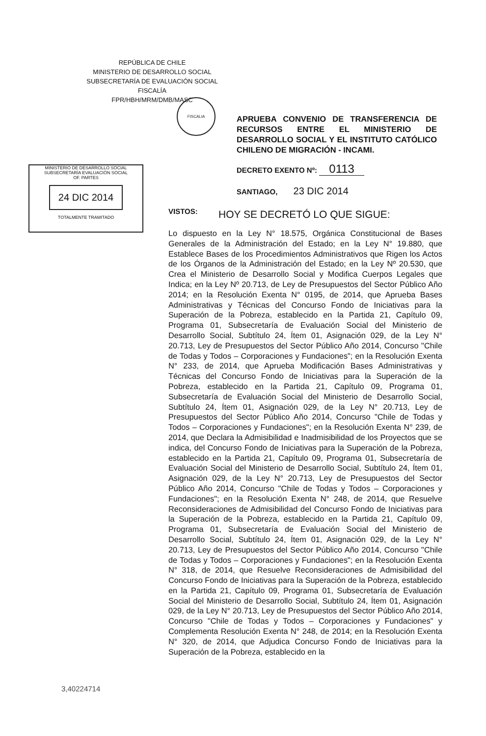REPÚBLICA DE CHILE
MINISTERIO DE DESARROLLO SOCIAL
SUBSECRETARÍA DE EVALUACIÓN SOCIAL
FISCALÍA
FPR/HBH/MRM/DMB/MASC
FISCALIA
APRUEBA CONVENIO DE TRANSFERENCIA DE RECURSOS ENTRE EL MINISTERIO DE DESARROLLO SOCIAL Y EL INSTITUTO CATÓLICO CHILENO DE MIGRACIÓN - INCAMI.
MINISTERIO DE DESARROLLO SOCIAL
SUBSECRETARÍA EVALUACIÓN SOCIAL
OF. PARTES
24 DIC 2014
TOTALMENTE TRAMITADO
DECRETO EXENTO Nº: 0113
SANTIAGO, 23 DIC 2014
VISTOS: HOY SE DECRETÓ LO QUE SIGUE:
Lo dispuesto en la Ley N° 18.575, Orgánica Constitucional de Bases Generales de la Administración del Estado; en la Ley N° 19.880, que Establece Bases de los Procedimientos Administrativos que Rigen los Actos de los Órganos de la Administración del Estado; en la Ley Nº 20.530, que Crea el Ministerio de Desarrollo Social y Modifica Cuerpos Legales que Indica; en la Ley Nº 20.713, de Ley de Presupuestos del Sector Público Año 2014; en la Resolución Exenta N° 0195, de 2014, que Aprueba Bases Administrativas y Técnicas del Concurso Fondo de Iniciativas para la Superación de la Pobreza, establecido en la Partida 21, Capítulo 09, Programa 01, Subsecretaría de Evaluación Social del Ministerio de Desarrollo Social, Subtítulo 24, Ítem 01, Asignación 029, de la Ley N° 20.713, Ley de Presupuestos del Sector Público Año 2014, Concurso "Chile de Todas y Todos – Corporaciones y Fundaciones"; en la Resolución Exenta N° 233, de 2014, que Aprueba Modificación Bases Administrativas y Técnicas del Concurso Fondo de Iniciativas para la Superación de la Pobreza, establecido en la Partida 21, Capítulo 09, Programa 01, Subsecretaría de Evaluación Social del Ministerio de Desarrollo Social, Subtítulo 24, Ítem 01, Asignación 029, de la Ley N° 20.713, Ley de Presupuestos del Sector Público Año 2014, Concurso "Chile de Todas y Todos – Corporaciones y Fundaciones"; en la Resolución Exenta N° 239, de 2014, que Declara la Admisibilidad e Inadmisibilidad de los Proyectos que se indica, del Concurso Fondo de Iniciativas para la Superación de la Pobreza, establecido en la Partida 21, Capítulo 09, Programa 01, Subsecretaría de Evaluación Social del Ministerio de Desarrollo Social, Subtítulo 24, Ítem 01, Asignación 029, de la Ley N° 20.713, Ley de Presupuestos del Sector Público Año 2014, Concurso "Chile de Todas y Todos – Corporaciones y Fundaciones"; en la Resolución Exenta N° 248, de 2014, que Resuelve Reconsideraciones de Admisibilidad del Concurso Fondo de Iniciativas para la Superación de la Pobreza, establecido en la Partida 21, Capítulo 09, Programa 01, Subsecretaría de Evaluación Social del Ministerio de Desarrollo Social, Subtítulo 24, Ítem 01, Asignación 029, de la Ley N° 20.713, Ley de Presupuestos del Sector Público Año 2014, Concurso "Chile de Todas y Todos – Corporaciones y Fundaciones"; en la Resolución Exenta N° 318, de 2014, que Resuelve Reconsideraciones de Admisibilidad del Concurso Fondo de Iniciativas para la Superación de la Pobreza, establecido en la Partida 21, Capítulo 09, Programa 01, Subsecretaría de Evaluación Social del Ministerio de Desarrollo Social, Subtítulo 24, Ítem 01, Asignación 029, de la Ley N° 20.713, Ley de Presupuestos del Sector Público Año 2014, Concurso "Chile de Todas y Todos – Corporaciones y Fundaciones" y Complementa Resolución Exenta N° 248, de 2014; en la Resolución Exenta N° 320, de 2014, que Adjudica Concurso Fondo de Iniciativas para la Superación de la Pobreza, establecido en la
3,40224714